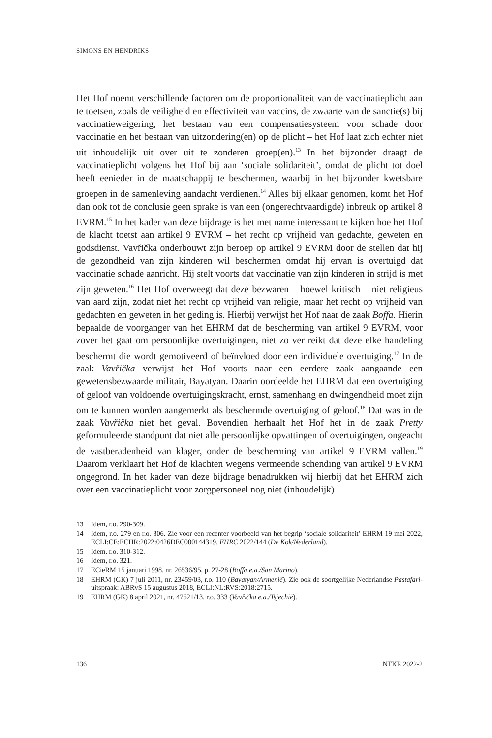SIMONS EN HENDRIKS
Het Hof noemt verschillende factoren om de proportionaliteit van de vaccinatieplicht aan te toetsen, zoals de veiligheid en effectiviteit van vaccins, de zwaarte van de sanctie(s) bij vaccinatieweigering, het bestaan van een compensatiesysteem voor schade door vaccinatie en het bestaan van uitzondering(en) op de plicht – het Hof laat zich echter niet uit inhoudelijk uit over uit te zonderen groep(en).<sup>13</sup> In het bijzonder draagt de vaccinatieplicht volgens het Hof bij aan ‘sociale solidariteit’, omdat de plicht tot doel heeft eenieder in de maatschappij te beschermen, waarbij in het bijzonder kwetsbare groepen in de samenleving aandacht verdienen.<sup>14</sup> Alles bij elkaar genomen, komt het Hof dan ook tot de conclusie geen sprake is van een (ongerechtvaardigde) inbreuk op artikel 8 EVRM.<sup>15</sup> In het kader van deze bijdrage is het met name interessant te kijken hoe het Hof de klacht toetst aan artikel 9 EVRM – het recht op vrijheid van gedachte, geweten en godsdienst. Vavřička onderbouwt zijn beroep op artikel 9 EVRM door de stellen dat hij de gezondheid van zijn kinderen wil beschermen omdat hij ervan is overtuigd dat vaccinatie schade aanricht. Hij stelt voorts dat vaccinatie van zijn kinderen in strijd is met zijn geweten.<sup>16</sup> Het Hof overweegt dat deze bezwaren – hoewel kritisch – niet religieus van aard zijn, zodat niet het recht op vrijheid van religie, maar het recht op vrijheid van gedachten en geweten in het geding is. Hierbij verwijst het Hof naar de zaak Boffa. Hierin bepaalde de voorganger van het EHRM dat de bescherming van artikel 9 EVRM, voor zover het gaat om persoonlijke overtuigingen, niet zo ver reikt dat deze elke handeling beschermt die wordt gemotiveerd of beïnvloed door een individuele overtuiging.<sup>17</sup> In de zaak Vavřička verwijst het Hof voorts naar een eerdere zaak aangaande een gewetensbezwaarde militair, Bayatyan. Daarin oordeelde het EHRM dat een overtuiging of geloof van voldoende overtuigingskracht, ernst, samenhang en dwingendheid moet zijn om te kunnen worden aangemerkt als beschermde overtuiging of geloof.<sup>18</sup> Dat was in de zaak Vavřička niet het geval. Bovendien herhaalt het Hof het in de zaak Pretty geformuleerde standpunt dat niet alle persoonlijke opvattingen of overtuigingen, ongeacht de vastberadenheid van klager, onder de bescherming van artikel 9 EVRM vallen.<sup>19</sup> Daarom verklaart het Hof de klachten wegens vermeende schending van artikel 9 EVRM ongegrond. In het kader van deze bijdrage benadrukken wij hierbij dat het EHRM zich over een vaccinatieplicht voor zorgpersoneel nog niet (inhoudelijk)
13 Idem, r.o. 290-309.
14 Idem, r.o. 279 en r.o. 306. Zie voor een recenter voorbeeld van het begrip ‘sociale solidariteit’ EHRM 19 mei 2022, ECLI:CE:ECHR:2022:0426DEC000144319, EHRC 2022/144 (De Kok/Nederland).
15 Idem, r.o. 310-312.
16 Idem, r.o. 321.
17 ECieRM 15 januari 1998, nr. 26536/95, p. 27-28 (Boffa e.a./San Marino).
18 EHRM (GK) 7 juli 2011, nr. 23459/03, r.o. 110 (Bayatyan/Armenië). Zie ook de soortgelijke Nederlandse Pastafari-uitspraak: ABRvS 15 augustus 2018, ECLI:NL:RVS:2018:2715.
19 EHRM (GK) 8 april 2021, nr. 47621/13, r.o. 333 (Vavřička e.a./Tsjechië).
136 NTKR 2022-2